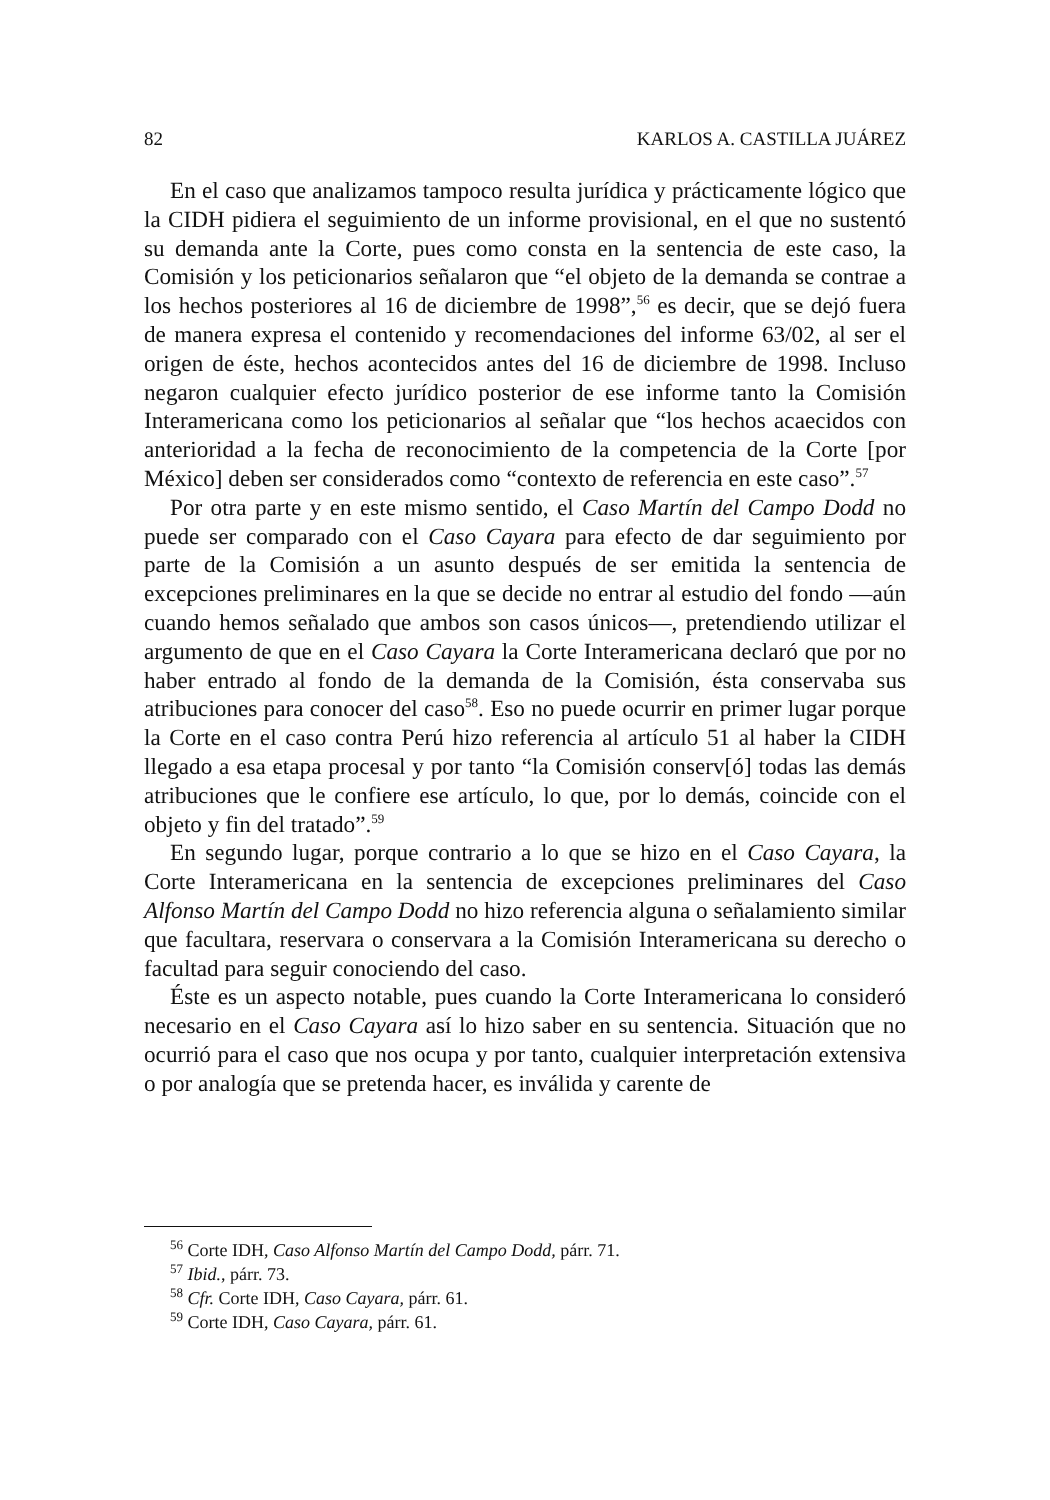82 KARLOS A. CASTILLA JUÁREZ
En el caso que analizamos tampoco resulta jurídica y prácticamente lógico que la CIDH pidiera el seguimiento de un informe provisional, en el que no sustentó su demanda ante la Corte, pues como consta en la sentencia de este caso, la Comisión y los peticionarios señalaron que “el objeto de la demanda se contrae a los hechos posteriores al 16 de diciembre de 1998”,<sup>56</sup> es decir, que se dejó fuera de manera expresa el contenido y recomendaciones del informe 63/02, al ser el origen de éste, hechos acontecidos antes del 16 de diciembre de 1998. Incluso negaron cualquier efecto jurídico posterior de ese informe tanto la Comisión Interamericana como los peticionarios al señalar que “los hechos acaecidos con anterioridad a la fecha de reconocimiento de la competencia de la Corte [por México] deben ser considerados como “contexto de referencia en este caso”.<sup>57</sup>
Por otra parte y en este mismo sentido, el Caso Martín del Campo Dodd no puede ser comparado con el Caso Cayara para efecto de dar seguimiento por parte de la Comisión a un asunto después de ser emitida la sentencia de excepciones preliminares en la que se decide no entrar al estudio del fondo —aún cuando hemos señalado que ambos son casos únicos—, pretendiendo utilizar el argumento de que en el Caso Cayara la Corte Interamericana declaró que por no haber entrado al fondo de la demanda de la Comisión, ésta conservaba sus atribuciones para conocer del caso<sup>58</sup>. Eso no puede ocurrir en primer lugar porque la Corte en el caso contra Perú hizo referencia al artículo 51 al haber la CIDH llegado a esa etapa procesal y por tanto “la Comisión conserv[ó] todas las demás atribuciones que le confiere ese artículo, lo que, por lo demás, coincide con el objeto y fin del tratado”.<sup>59</sup>
En segundo lugar, porque contrario a lo que se hizo en el Caso Cayara, la Corte Interamericana en la sentencia de excepciones preliminares del Caso Alfonso Martín del Campo Dodd no hizo referencia alguna o señalamiento similar que facultara, reservara o conservara a la Comisión Interamericana su derecho o facultad para seguir conociendo del caso.
Éste es un aspecto notable, pues cuando la Corte Interamericana lo consideró necesario en el Caso Cayara así lo hizo saber en su sentencia. Situación que no ocurrió para el caso que nos ocupa y por tanto, cualquier interpretación extensiva o por analogía que se pretenda hacer, es inválida y carente de
<sup>56</sup> Corte IDH, Caso Alfonso Martín del Campo Dodd, párr. 71.
<sup>57</sup> Ibid., párr. 73.
<sup>58</sup> Cfr. Corte IDH, Caso Cayara, párr. 61.
<sup>59</sup> Corte IDH, Caso Cayara, párr. 61.